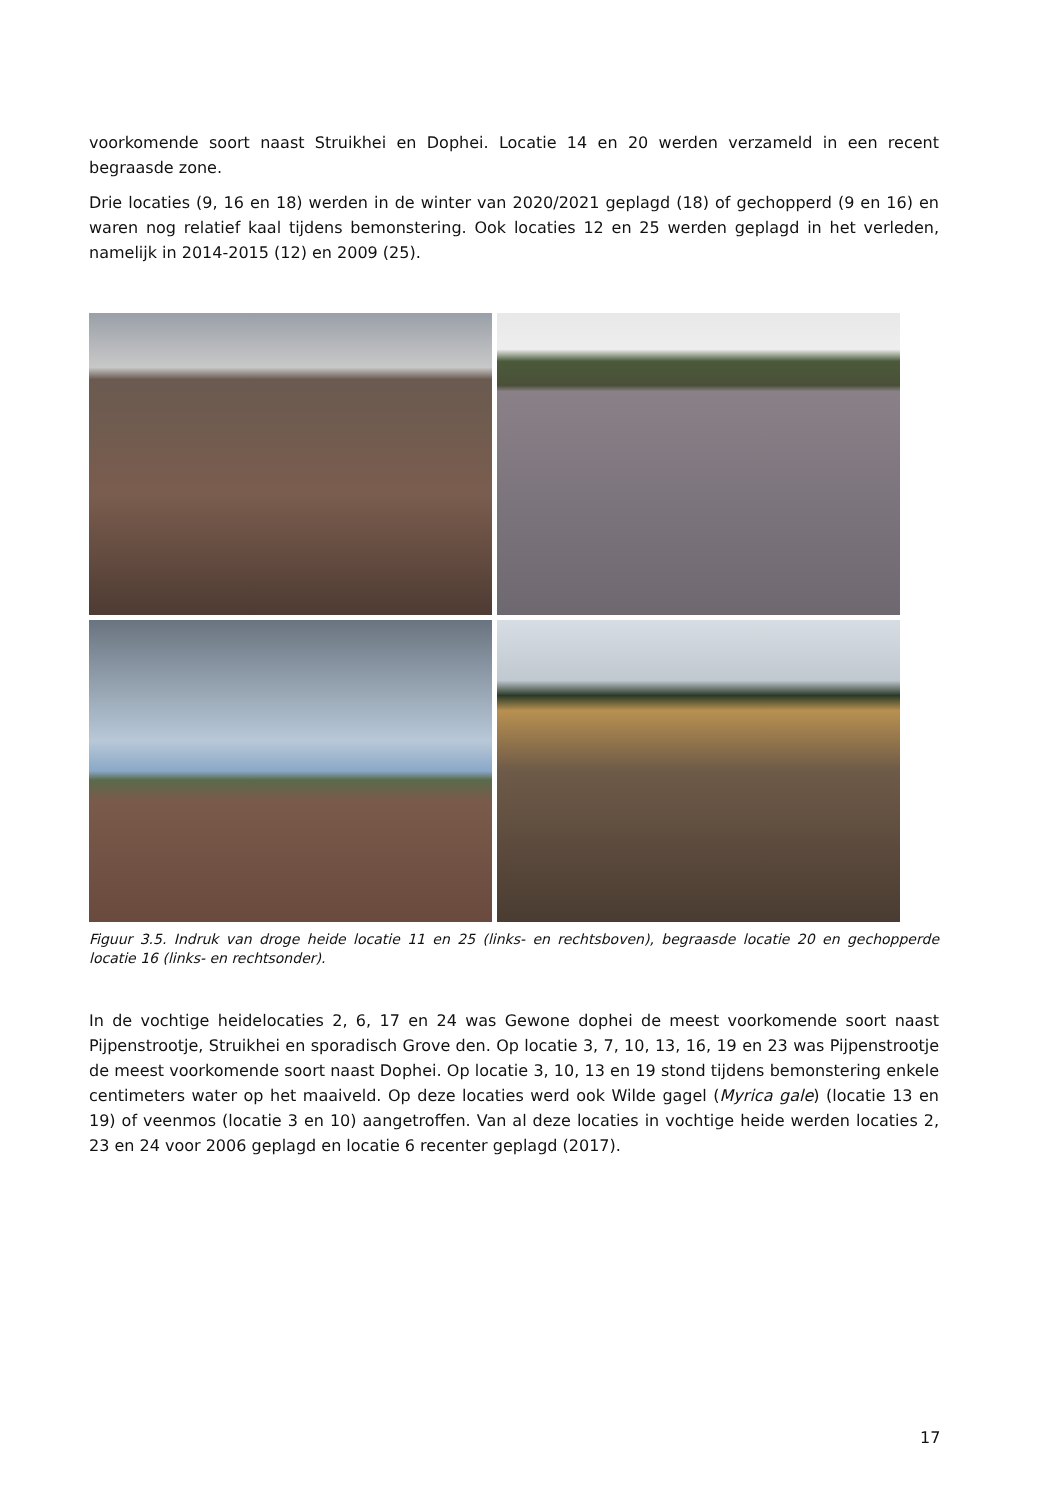voorkomende soort naast Struikhei en Dophei. Locatie 14 en 20 werden verzameld in een recent begraasde zone.
Drie locaties (9, 16 en 18) werden in de winter van 2020/2021 geplagd (18) of gechopperd (9 en 16) en waren nog relatief kaal tijdens bemonstering. Ook locaties 12 en 25 werden geplagd in het verleden, namelijk in 2014-2015 (12) en 2009 (25).
Figuur 3.5. Indruk van droge heide locatie 11 en 25 (links- en rechtsboven), begraasde locatie 20 en gechopperde locatie 16 (links- en rechtsonder).
In de vochtige heidelocaties 2, 6, 17 en 24 was Gewone dophei de meest voorkomende soort naast Pijpenstrootje, Struikhei en sporadisch Grove den. Op locatie 3, 7, 10, 13, 16, 19 en 23 was Pijpenstrootje de meest voorkomende soort naast Dophei. Op locatie 3, 10, 13 en 19 stond tijdens bemonstering enkele centimeters water op het maaiveld. Op deze locaties werd ook Wilde gagel (Myrica gale) (locatie 13 en 19) of veenmos (locatie 3 en 10) aangetroffen. Van al deze locaties in vochtige heide werden locaties 2, 23 en 24 voor 2006 geplagd en locatie 6 recenter geplagd (2017).
17